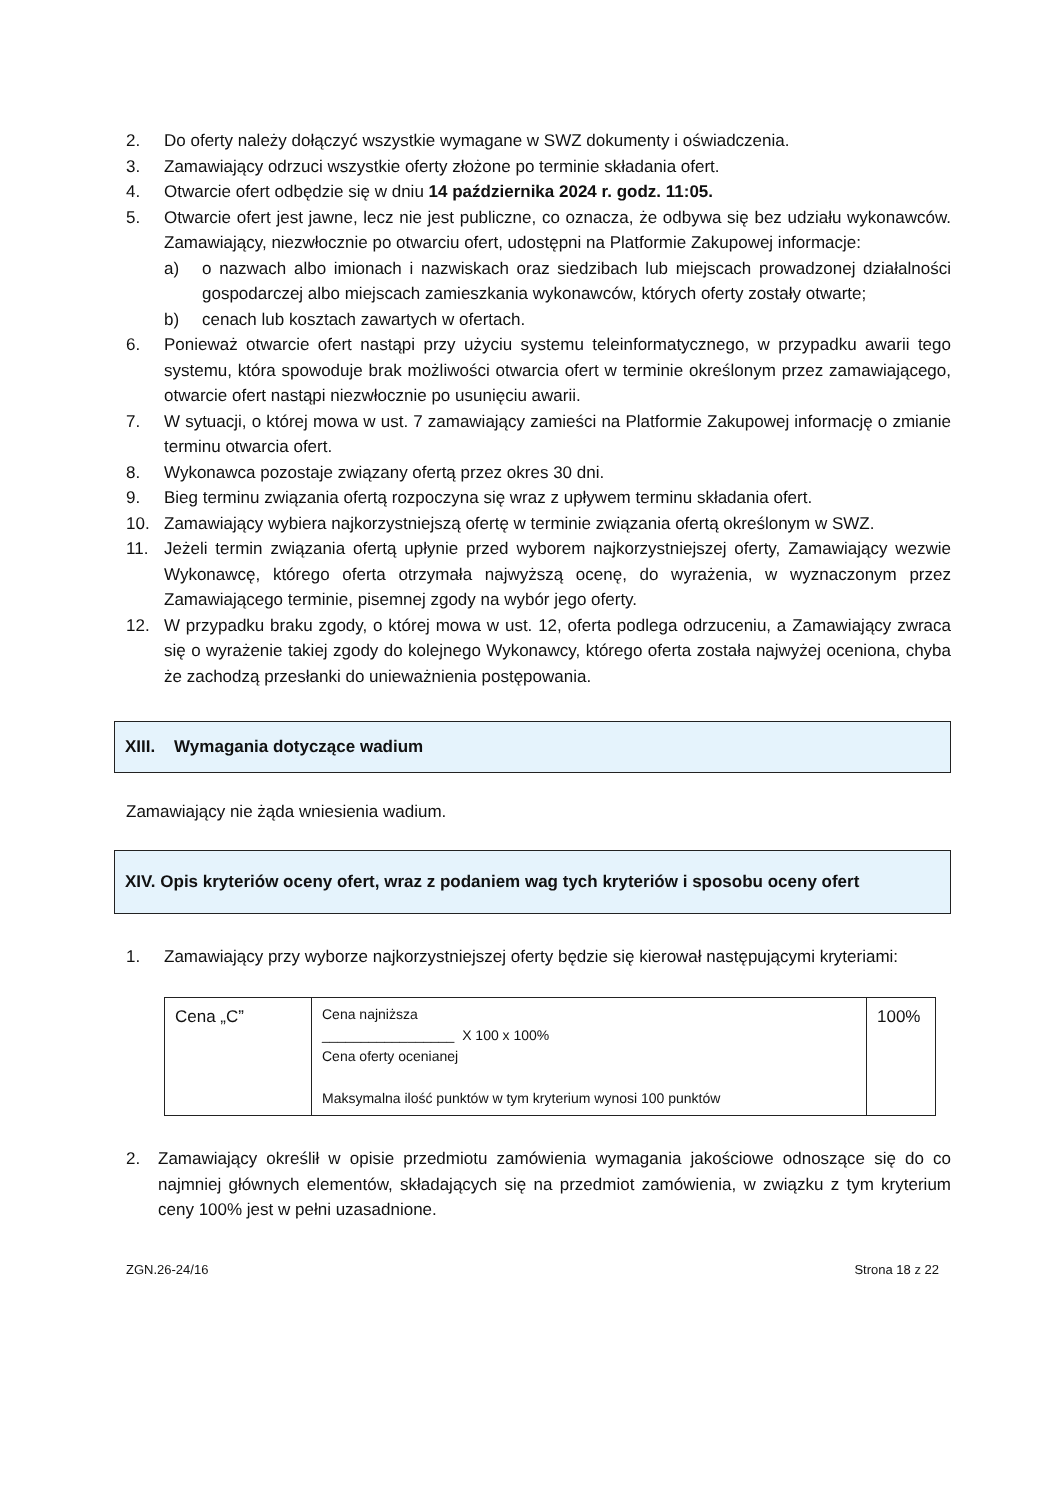2. Do oferty należy dołączyć wszystkie wymagane w SWZ dokumenty i oświadczenia.
3. Zamawiający odrzuci wszystkie oferty złożone po terminie składania ofert.
4. Otwarcie ofert odbędzie się w dniu 14 października 2024 r. godz. 11:05.
5. Otwarcie ofert jest jawne, lecz nie jest publiczne, co oznacza, że odbywa się bez udziału wykonawców. Zamawiający, niezwłocznie po otwarciu ofert, udostępni na Platformie Zakupowej informacje:
a) o nazwach albo imionach i nazwiskach oraz siedzibach lub miejscach prowadzonej działalności gospodarczej albo miejscach zamieszkania wykonawców, których oferty zostały otwarte;
b) cenach lub kosztach zawartych w ofertach.
6. Ponieważ otwarcie ofert nastąpi przy użyciu systemu teleinformatycznego, w przypadku awarii tego systemu, która spowoduje brak możliwości otwarcia ofert w terminie określonym przez zamawiającego, otwarcie ofert nastąpi niezwłocznie po usunięciu awarii.
7. W sytuacji, o której mowa w ust. 7 zamawiający zamieści na Platformie Zakupowej informację o zmianie terminu otwarcia ofert.
8. Wykonawca pozostaje związany ofertą przez okres 30 dni.
9. Bieg terminu związania ofertą rozpoczyna się wraz z upływem terminu składania ofert.
10. Zamawiający wybiera najkorzystniejszą ofertę w terminie związania ofertą określonym w SWZ.
11. Jeżeli termin związania ofertą upłynie przed wyborem najkorzystniejszej oferty, Zamawiający wezwie Wykonawcę, którego oferta otrzymała najwyższą ocenę, do wyrażenia, w wyznaczonym przez Zamawiającego terminie, pisemnej zgody na wybór jego oferty.
12. W przypadku braku zgody, o której mowa w ust. 12, oferta podlega odrzuceniu, a Zamawiający zwraca się o wyrażenie takiej zgody do kolejnego Wykonawcy, którego oferta została najwyżej oceniona, chyba że zachodzą przesłanki do unieważnienia postępowania.
XIII. Wymagania dotyczące wadium
Zamawiający nie żąda wniesienia wadium.
XIV. Opis kryteriów oceny ofert, wraz z podaniem wag tych kryteriów i sposobu oceny ofert
1. Zamawiający przy wyborze najkorzystniejszej oferty będzie się kierował następującymi kryteriami:
| Cena „C” | Cena najniższa _________________ X 100 x 100% Cena oferty ocenianej Maksymalna ilość punktów w tym kryterium wynosi 100 punktów | 100% |
2. Zamawiający określił w opisie przedmiotu zamówienia wymagania jakościowe odnoszące się do co najmniej głównych elementów, składających się na przedmiot zamówienia, w związku z tym kryterium ceny 100% jest w pełni uzasadnione.
ZGN.26-24/16 Strona 18 z 22